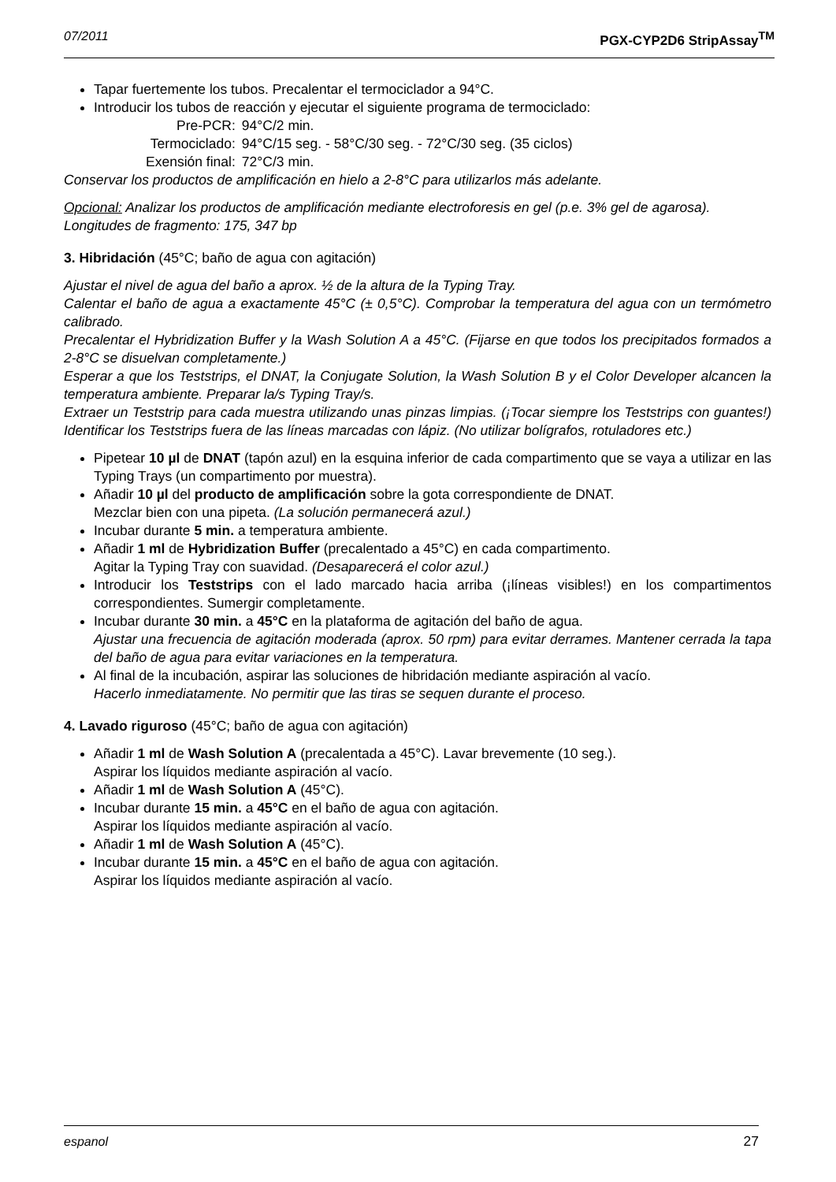07/2011 PGX-CYP2D6 StripAssay<sup>TM</sup>
Tapar fuertemente los tubos. Precalentar el termociclador a 94°C.
Introducir los tubos de reacción y ejecutar el siguiente programa de termociclado:
| Pre-PCR: | 94°C/2 min. |
| Termociclado: | 94°C/15 seg. - 58°C/30 seg. - 72°C/30 seg. (35 ciclos) |
| Exensión final: | 72°C/3 min. |
Conservar los productos de amplificación en hielo a 2-8°C para utilizarlos más adelante.
Opcional: Analizar los productos de amplificación mediante electroforesis en gel (p.e. 3% gel de agarosa).
Longitudes de fragmento: 175, 347 bp
3. Hibridación (45°C; baño de agua con agitación)
Ajustar el nivel de agua del baño a aprox. ½ de la altura de la Typing Tray.
Calentar el baño de agua a exactamente 45°C (± 0,5°C). Comprobar la temperatura del agua con un termómetro calibrado.
Precalentar el Hybridization Buffer y la Wash Solution A a 45°C. (Fijarse en que todos los precipitados formados a 2-8°C se disuelvan completamente.)
Esperar a que los Teststrips, el DNAT, la Conjugate Solution, la Wash Solution B y el Color Developer alcancen la temperatura ambiente. Preparar la/s Typing Tray/s.
Extraer un Teststrip para cada muestra utilizando unas pinzas limpias. (¡Tocar siempre los Teststrips con guantes!) Identificar los Teststrips fuera de las líneas marcadas con lápiz. (No utilizar bolígrafos, rotuladores etc.)
Pipetear 10 µl de DNAT (tapón azul) en la esquina inferior de cada compartimento que se vaya a utilizar en las Typing Trays (un compartimento por muestra).
Añadir 10 µl del producto de amplificación sobre la gota correspondiente de DNAT.
Mezclar bien con una pipeta. (La solución permanecerá azul.)
Incubar durante 5 min. a temperatura ambiente.
Añadir 1 ml de Hybridization Buffer (precalentado a 45°C) en cada compartimento.
Agitar la Typing Tray con suavidad. (Desaparecerá el color azul.)
Introducir los Teststrips con el lado marcado hacia arriba (¡líneas visibles!) en los compartimentos correspondientes. Sumergir completamente.
Incubar durante 30 min. a 45°C en la plataforma de agitación del baño de agua.
Ajustar una frecuencia de agitación moderada (aprox. 50 rpm) para evitar derrames. Mantener cerrada la tapa del baño de agua para evitar variaciones en la temperatura.
Al final de la incubación, aspirar las soluciones de hibridación mediante aspiración al vacío.
Hacerlo inmediatamente. No permitir que las tiras se sequen durante el proceso.
4. Lavado riguroso (45°C; baño de agua con agitación)
Añadir 1 ml de Wash Solution A (precalentada a 45°C). Lavar brevemente (10 seg.).
Aspirar los líquidos mediante aspiración al vacío.
Añadir 1 ml de Wash Solution A (45°C).
Incubar durante 15 min. a 45°C en el baño de agua con agitación.
Aspirar los líquidos mediante aspiración al vacío.
Añadir 1 ml de Wash Solution A (45°C).
Incubar durante 15 min. a 45°C en el baño de agua con agitación.
Aspirar los líquidos mediante aspiración al vacío.
espanol 27